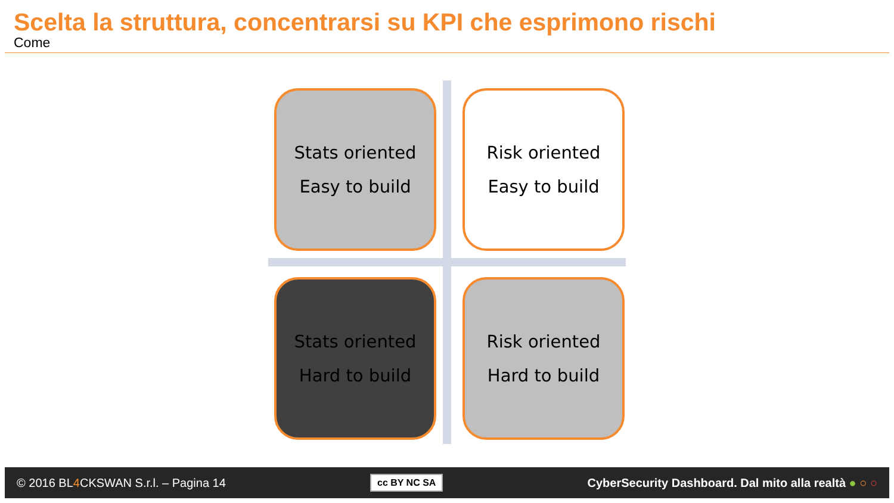Scelta la struttura, concentrarsi su KPI che esprimono rischi
Come
Stats oriented
Easy to build
Risk oriented
Easy to build
Stats oriented
Hard to build
Risk oriented
Hard to build
© 2016 BL4 CKSWAN S.r.l. – Pagina 14 cc BY NC SA CyberSecurity Dashboard. Dal mito alla realtà ● ○ ○